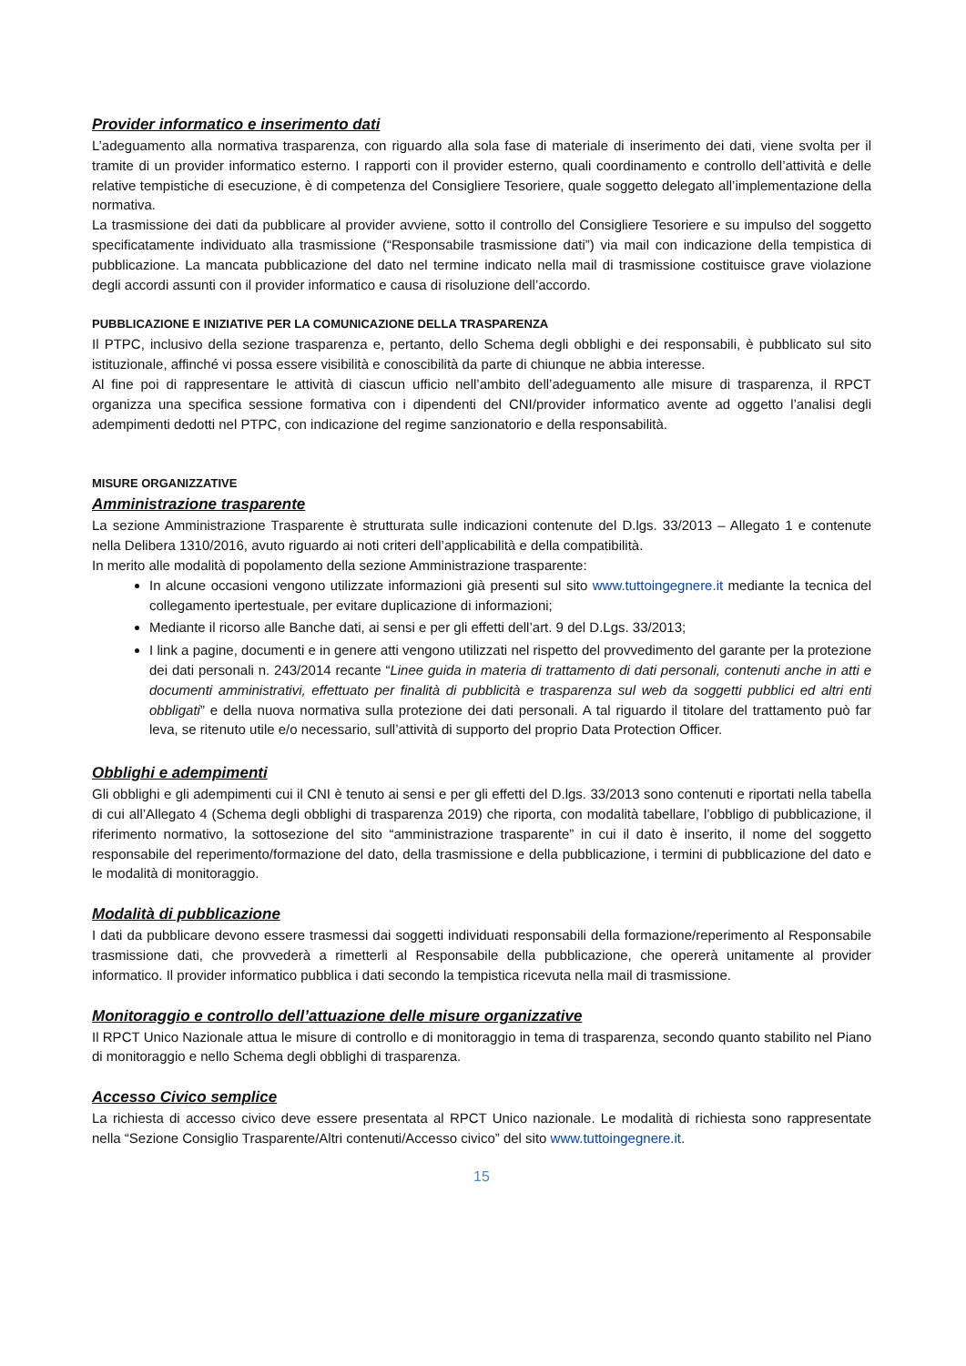Provider informatico e inserimento dati
L’adeguamento alla normativa trasparenza, con riguardo alla sola fase di materiale di inserimento dei dati, viene svolta per il tramite di un provider informatico esterno. I rapporti con il provider esterno, quali coordinamento e controllo dell’attività e delle relative tempistiche di esecuzione, è di competenza del Consigliere Tesoriere, quale soggetto delegato all’implementazione della normativa.
La trasmissione dei dati da pubblicare al provider avviene, sotto il controllo del Consigliere Tesoriere e su impulso del soggetto specificatamente individuato alla trasmissione (“Responsabile trasmissione dati”) via mail con indicazione della tempistica di pubblicazione. La mancata pubblicazione del dato nel termine indicato nella mail di trasmissione costituisce grave violazione degli accordi assunti con il provider informatico e causa di risoluzione dell’accordo.
PUBBLICAZIONE E INIZIATIVE PER LA COMUNICAZIONE DELLA TRASPARENZA
Il PTPC, inclusivo della sezione trasparenza e, pertanto, dello Schema degli obblighi e dei responsabili, è pubblicato sul sito istituzionale, affinché vi possa essere visibilità e conoscibilità da parte di chiunque ne abbia interesse.
Al fine poi di rappresentare le attività di ciascun ufficio nell’ambito dell’adeguamento alle misure di trasparenza, il RPCT organizza una specifica sessione formativa con i dipendenti del CNI/provider informatico avente ad oggetto l’analisi degli adempimenti dedotti nel PTPC, con indicazione del regime sanzionatorio e della responsabilità.
MISURE ORGANIZZATIVE
Amministrazione trasparente
La sezione Amministrazione Trasparente è strutturata sulle indicazioni contenute del D.lgs. 33/2013 – Allegato 1 e contenute nella Delibera 1310/2016, avuto riguardo ai noti criteri dell’applicabilità e della compatibilità.
In merito alle modalità di popolamento della sezione Amministrazione trasparente:
In alcune occasioni vengono utilizzate informazioni già presenti sul sito www.tuttoingegnere.it mediante la tecnica del collegamento ipertestuale, per evitare duplicazione di informazioni;
Mediante il ricorso alle Banche dati, ai sensi e per gli effetti dell’art. 9 del D.Lgs. 33/2013;
I link a pagine, documenti e in genere atti vengono utilizzati nel rispetto del provvedimento del garante per la protezione dei dati personali n. 243/2014 recante “Linee guida in materia di trattamento di dati personali, contenuti anche in atti e documenti amministrativi, effettuato per finalità di pubblicità e trasparenza sul web da soggetti pubblici ed altri enti obbligati” e della nuova normativa sulla protezione dei dati personali. A tal riguardo il titolare del trattamento può far leva, se ritenuto utile e/o necessario, sull’attività di supporto del proprio Data Protection Officer.
Obblighi e adempimenti
Gli obblighi e gli adempimenti cui il CNI è tenuto ai sensi e per gli effetti del D.lgs. 33/2013 sono contenuti e riportati nella tabella di cui all’Allegato 4 (Schema degli obblighi di trasparenza 2019) che riporta, con modalità tabellare, l’obbligo di pubblicazione, il riferimento normativo, la sottosezione del sito “amministrazione trasparente” in cui il dato è inserito, il nome del soggetto responsabile del reperimento/formazione del dato, della trasmissione e della pubblicazione, i termini di pubblicazione del dato e le modalità di monitoraggio.
Modalità di pubblicazione
I dati da pubblicare devono essere trasmessi dai soggetti individuati responsabili della formazione/reperimento al Responsabile trasmissione dati, che provvederà a rimetterli al Responsabile della pubblicazione, che opererà unitamente al provider informatico. Il provider informatico pubblica i dati secondo la tempistica ricevuta nella mail di trasmissione.
Monitoraggio e controllo dell’attuazione delle misure organizzative
Il RPCT Unico Nazionale attua le misure di controllo e di monitoraggio in tema di trasparenza, secondo quanto stabilito nel Piano di monitoraggio e nello Schema degli obblighi di trasparenza.
Accesso Civico semplice
La richiesta di accesso civico deve essere presentata al RPCT Unico nazionale. Le modalità di richiesta sono rappresentate nella “Sezione Consiglio Trasparente/Altri contenuti/Accesso civico” del sito www.tuttoingegnere.it.
15